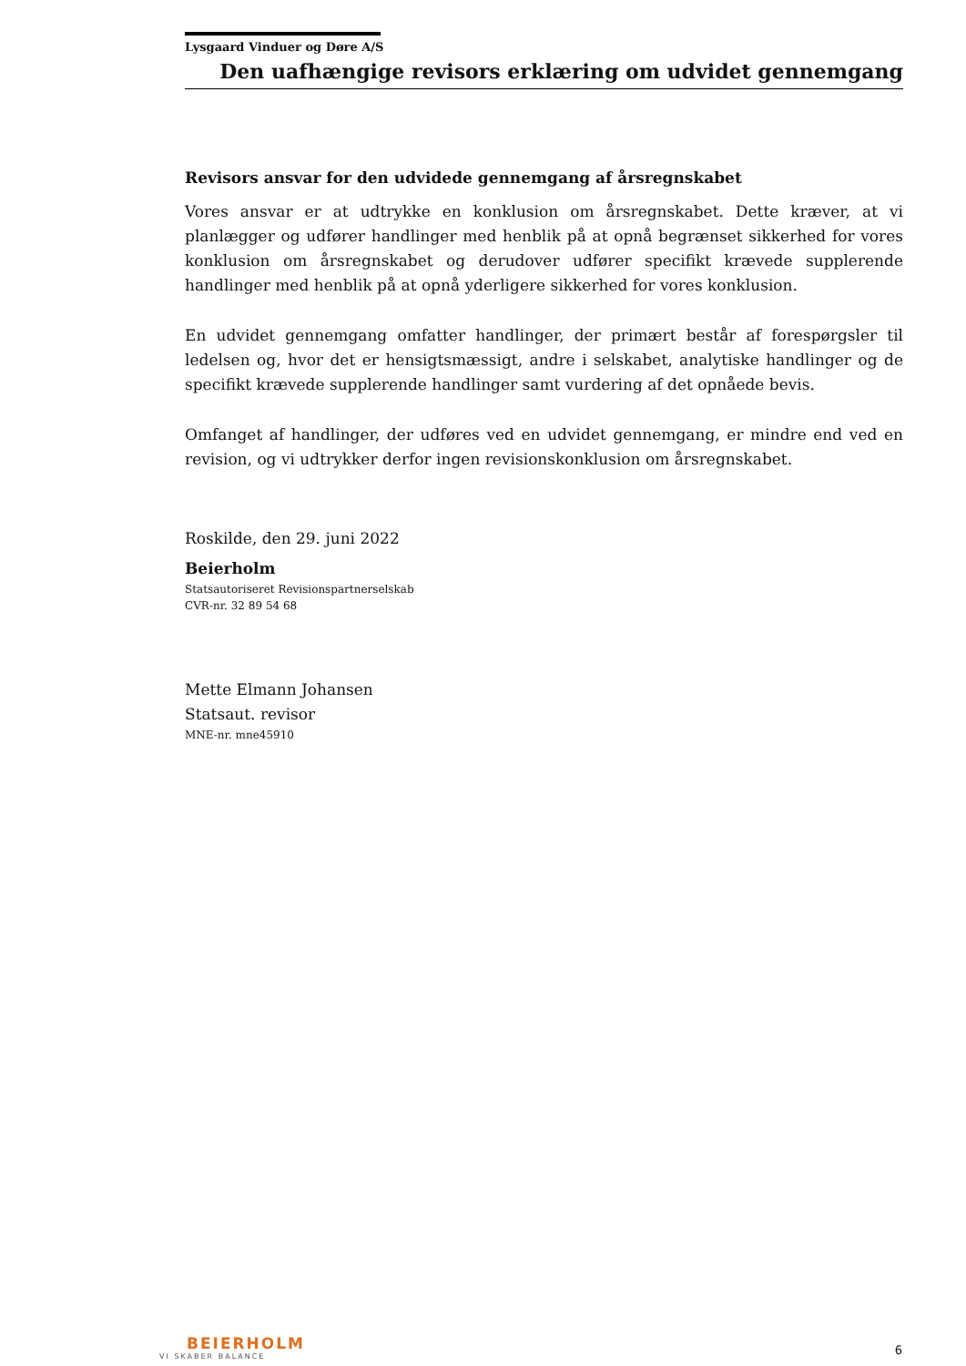Lysgaard Vinduer og Døre A/S
Den uafhængige revisors erklæring om udvidet gennemgang
Revisors ansvar for den udvidede gennemgang af årsregnskabet
Vores ansvar er at udtrykke en konklusion om årsregnskabet. Dette kræver, at vi planlægger og udfører handlinger med henblik på at opnå begrænset sikkerhed for vores konklusion om årsregnskabet og derudover udfører specifikt krævede supplerende handlinger med henblik på at opnå yderligere sikkerhed for vores konklusion.
En udvidet gennemgang omfatter handlinger, der primært består af forespørgsler til ledelsen og, hvor det er hensigtsmæssigt, andre i selskabet, analytiske handlinger og de specifikt krævede supplerende handlinger samt vurdering af det opnåede bevis.
Omfanget af handlinger, der udføres ved en udvidet gennemgang, er mindre end ved en revision, og vi udtrykker derfor ingen revisionskonklusion om årsregnskabet.
Roskilde, den 29. juni 2022
Beierholm
Statsautoriseret Revisionspartnerselskab
CVR-nr. 32 89 54 68
Mette Elmann Johansen
Statsaut. revisor
MNE-nr. mne45910
BEIERHOLM
VI SKABER BALANCE
6